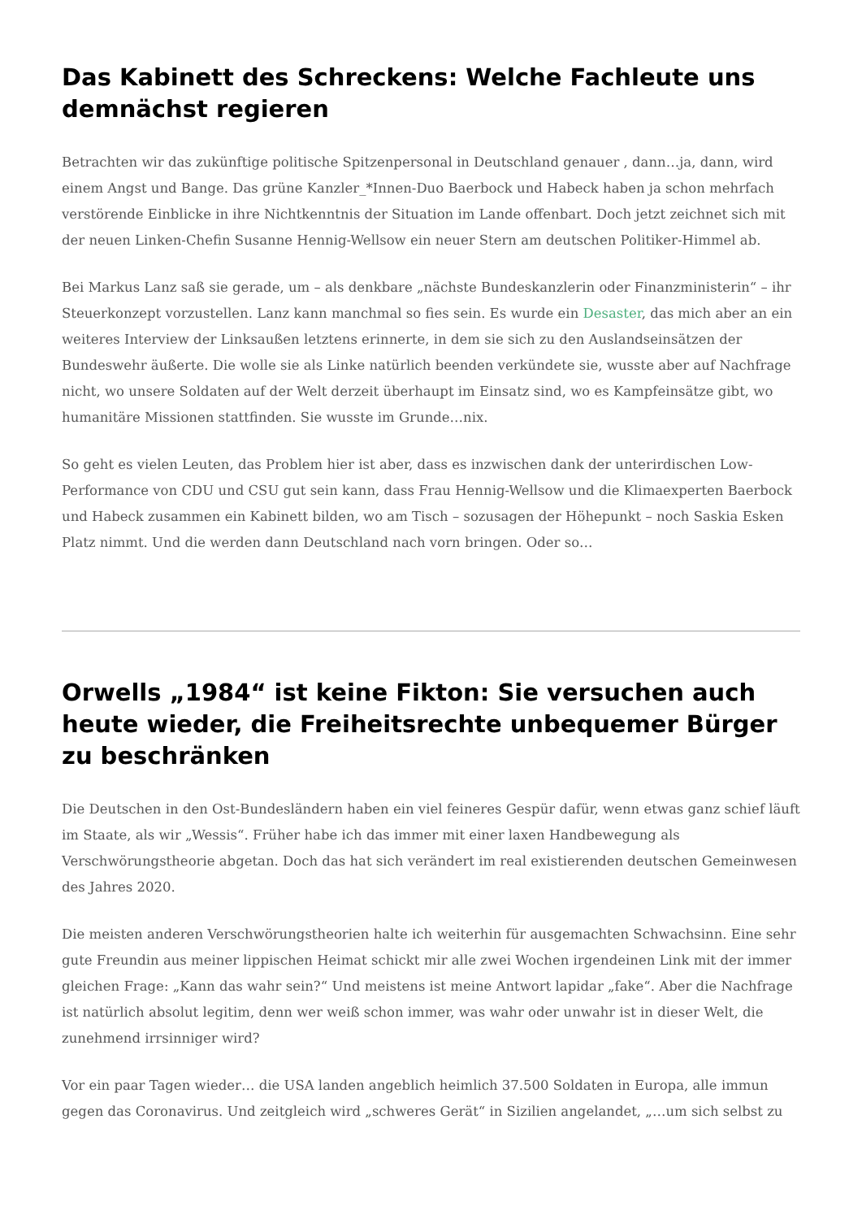Das Kabinett des Schreckens: Welche Fachleute uns demnächst regieren
Betrachten wir das zukünftige politische Spitzenpersonal in Deutschland genauer , dann…ja, dann, wird einem Angst und Bange. Das grüne Kanzler_*Innen-Duo Baerbock und Habeck haben ja schon mehrfach verstörende Einblicke in ihre Nichtkenntnis der Situation im Lande offenbart. Doch jetzt zeichnet sich mit der neuen Linken-Chefin Susanne Hennig-Wellsow ein neuer Stern am deutschen Politiker-Himmel ab.
Bei Markus Lanz saß sie gerade, um – als denkbare „nächste Bundeskanzlerin oder Finanzministerin“ – ihr Steuerkonzept vorzustellen. Lanz kann manchmal so fies sein. Es wurde ein Desaster, das mich aber an ein weiteres Interview der Linksaußen letztens erinnerte, in dem sie sich zu den Auslandseinsätzen der Bundeswehr äußerte. Die wolle sie als Linke natürlich beenden verkündete sie, wusste aber auf Nachfrage nicht, wo unsere Soldaten auf der Welt derzeit überhaupt im Einsatz sind, wo es Kampfeinsätze gibt, wo humanitäre Missionen stattfinden. Sie wusste im Grunde…nix.
So geht es vielen Leuten, das Problem hier ist aber, dass es inzwischen dank der unterirdischen Low-Performance von CDU und CSU gut sein kann, dass Frau Hennig-Wellsow und die Klimaexperten Baerbock und Habeck zusammen ein Kabinett bilden, wo am Tisch – sozusagen der Höhepunkt – noch Saskia Esken Platz nimmt. Und die werden dann Deutschland nach vorn bringen. Oder so…
Orwells „1984“ ist keine Fikton: Sie versuchen auch heute wieder, die Freiheitsrechte unbequemer Bürger zu beschränken
Die Deutschen in den Ost-Bundesländern haben ein viel feineres Gespür dafür, wenn etwas ganz schief läuft im Staate, als wir „Wessis“. Früher habe ich das immer mit einer laxen Handbewegung als Verschwörungstheorie abgetan. Doch das hat sich verändert im real existierenden deutschen Gemeinwesen des Jahres 2020.
Die meisten anderen Verschwörungstheorien halte ich weiterhin für ausgemachten Schwachsinn. Eine sehr gute Freundin aus meiner lippischen Heimat schickt mir alle zwei Wochen irgendeinen Link mit der immer gleichen Frage: „Kann das wahr sein?“ Und meistens ist meine Antwort lapidar „fake“. Aber die Nachfrage ist natürlich absolut legitim, denn wer weiß schon immer, was wahr oder unwahr ist in dieser Welt, die zunehmend irrsinniger wird?
Vor ein paar Tagen wieder… die USA landen angeblich heimlich 37.500 Soldaten in Europa, alle immun gegen das Coronavirus. Und zeitgleich wird „schweres Gerät“ in Sizilien angelandet, „…um sich selbst zu